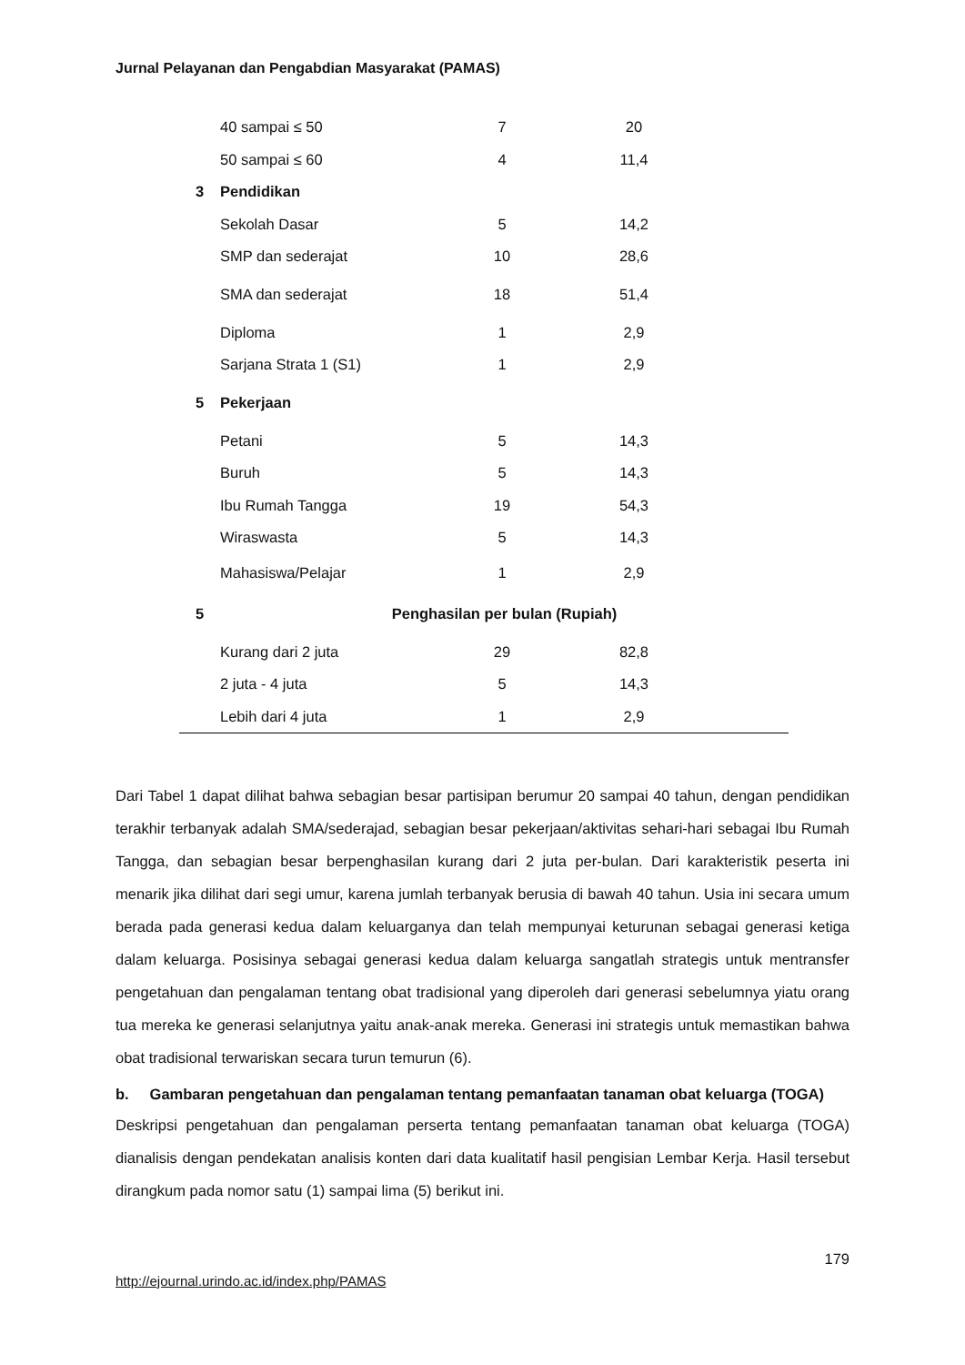Jurnal Pelayanan dan Pengabdian Masyarakat (PAMAS)
| | 40 sampai ≤ 50 | 7 | 20 | |
| | 50 sampai ≤ 60 | 4 | 11,4 | |
| 3 | Pendidikan | | | |
| | Sekolah Dasar | 5 | 14,2 | |
| | SMP dan sederajat | 10 | 28,6 | |
| | SMA dan sederajat | 18 | 51,4 | |
| | Diploma | 1 | 2,9 | |
| | Sarjana Strata 1 (S1) | 1 | 2,9 | |
| 5 | Pekerjaan | | | |
| | Petani | 5 | 14,3 | |
| | Buruh | 5 | 14,3 | |
| | Ibu Rumah Tangga | 19 | 54,3 | |
| | Wiraswasta | 5 | 14,3 | |
| | Mahasiswa/Pelajar | 1 | 2,9 | |
| 5 | Penghasilan per bulan (Rupiah) | | | |
| | Kurang dari 2 juta | 29 | 82,8 | |
| | 2 juta - 4 juta | 5 | 14,3 | |
| | Lebih dari 4 juta | 1 | 2,9 | |
Dari Tabel 1 dapat dilihat bahwa sebagian besar partisipan berumur 20 sampai 40 tahun, dengan pendidikan terakhir terbanyak adalah SMA/sederajad, sebagian besar pekerjaan/aktivitas sehari-hari sebagai Ibu Rumah Tangga, dan sebagian besar berpenghasilan kurang dari 2 juta per-bulan. Dari karakteristik peserta ini menarik jika dilihat dari segi umur, karena jumlah terbanyak berusia di bawah 40 tahun. Usia ini secara umum berada pada generasi kedua dalam keluarganya dan telah mempunyai keturunan sebagai generasi ketiga dalam keluarga. Posisinya sebagai generasi kedua dalam keluarga sangatlah strategis untuk mentransfer pengetahuan dan pengalaman tentang obat tradisional yang diperoleh dari generasi sebelumnya yiatu orang tua mereka ke generasi selanjutnya yaitu anak-anak mereka. Generasi ini strategis untuk memastikan bahwa obat tradisional terwariskan secara turun temurun (6).
b. Gambaran pengetahuan dan pengalaman tentang pemanfaatan tanaman obat keluarga (TOGA)
Deskripsi pengetahuan dan pengalaman perserta tentang pemanfaatan tanaman obat keluarga (TOGA) dianalisis dengan pendekatan analisis konten dari data kualitatif hasil pengisian Lembar Kerja. Hasil tersebut dirangkum pada nomor satu (1) sampai lima (5) berikut ini.
179
http://ejournal.urindo.ac.id/index.php/PAMAS